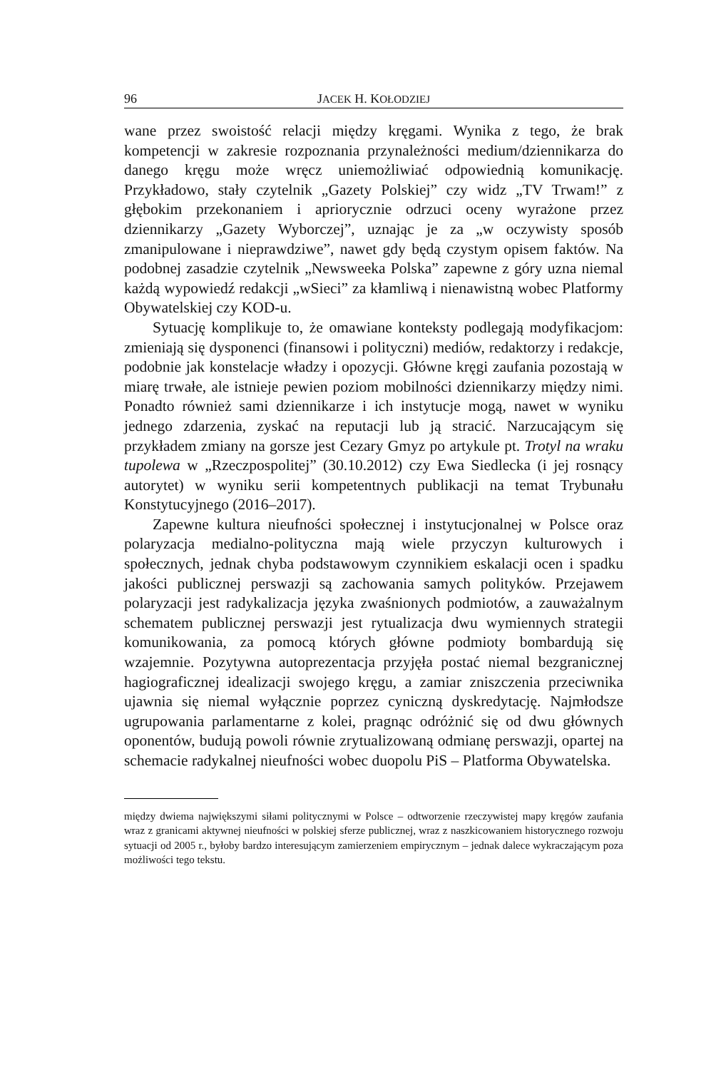96 JACEK H. KOŁODZIEJ
wane przez swoistość relacji między kręgami. Wynika z tego, że brak kompetencji w zakresie rozpoznania przynależności medium/dziennikarza do danego kręgu może wręcz uniemożliwiać odpowiednią komunikację. Przykładowo, stały czytelnik „Gazety Polskiej” czy widz „TV Trwam!” z głębokim przekonaniem i apriorycznie odrzuci oceny wyrażone przez dziennikarzy „Gazety Wyborczej”, uznając je za „w oczywisty sposób zmanipulowane i nieprawdziwe”, nawet gdy będą czystym opisem faktów. Na podobnej zasadzie czytelnik „Newsweeka Polska” zapewne z góry uzna niemal każdą wypowiedź redakcji „wSieci” za kłamliwą i nienawistną wobec Platformy Obywatelskiej czy KOD-u.
Sytuację komplikuje to, że omawiane konteksty podlegają modyfikacjom: zmieniają się dysponenci (finansowi i polityczni) mediów, redaktorzy i redakcje, podobnie jak konstelacje władzy i opozycji. Główne kręgi zaufania pozostają w miarę trwałe, ale istnieje pewien poziom mobilności dziennikarzy między nimi. Ponadto również sami dziennikarze i ich instytucje mogą, nawet w wyniku jednego zdarzenia, zyskać na reputacji lub ją stracić. Narzucającym się przykładem zmiany na gorsze jest Cezary Gmyz po artykule pt. Trotyl na wraku tupolewa w „Rzeczpospolitej” (30.10.2012) czy Ewa Siedlecka (i jej rosnący autorytet) w wyniku serii kompetentnych publikacji na temat Trybunału Konstytucyjnego (2016–2017).
Zapewne kultura nieufności społecznej i instytucjonalnej w Polsce oraz polaryzacja medialno-polityczna mają wiele przyczyn kulturowych i społecznych, jednak chyba podstawowym czynnikiem eskalacji ocen i spadku jakości publicznej perswazji są zachowania samych polityków. Przejawem polaryzacji jest radykalizacja języka zwaśnionych podmiotów, a zauważalnym schematem publicznej perswazji jest rytualizacja dwu wymiennych strategii komunikowania, za pomocą których główne podmioty bombardują się wzajemnie. Pozytywna autoprezentacja przyjęła postać niemal bezgranicznej hagiograficznej idealizacji swojego kręgu, a zamiar zniszczenia przeciwnika ujawnia się niemal wyłącznie poprzez cyniczną dyskredytację. Najmłodsze ugrupowania parlamentarne z kolei, pragnąc odróżnić się od dwu głównych oponentów, budują powoli równie zrytualizowaną odmianę perswazji, opartej na schemacie radykalnej nieufności wobec duopolu PiS – Platforma Obywatelska.
między dwiema największymi siłami politycznymi w Polsce – odtworzenie rzeczywistej mapy kręgów zaufania wraz z granicami aktywnej nieufności w polskiej sferze publicznej, wraz z naszkicowaniem historycznego rozwoju sytuacji od 2005 r., byłoby bardzo interesującym zamierzeniem empirycznym – jednak dalece wykraczającym poza możliwości tego tekstu.